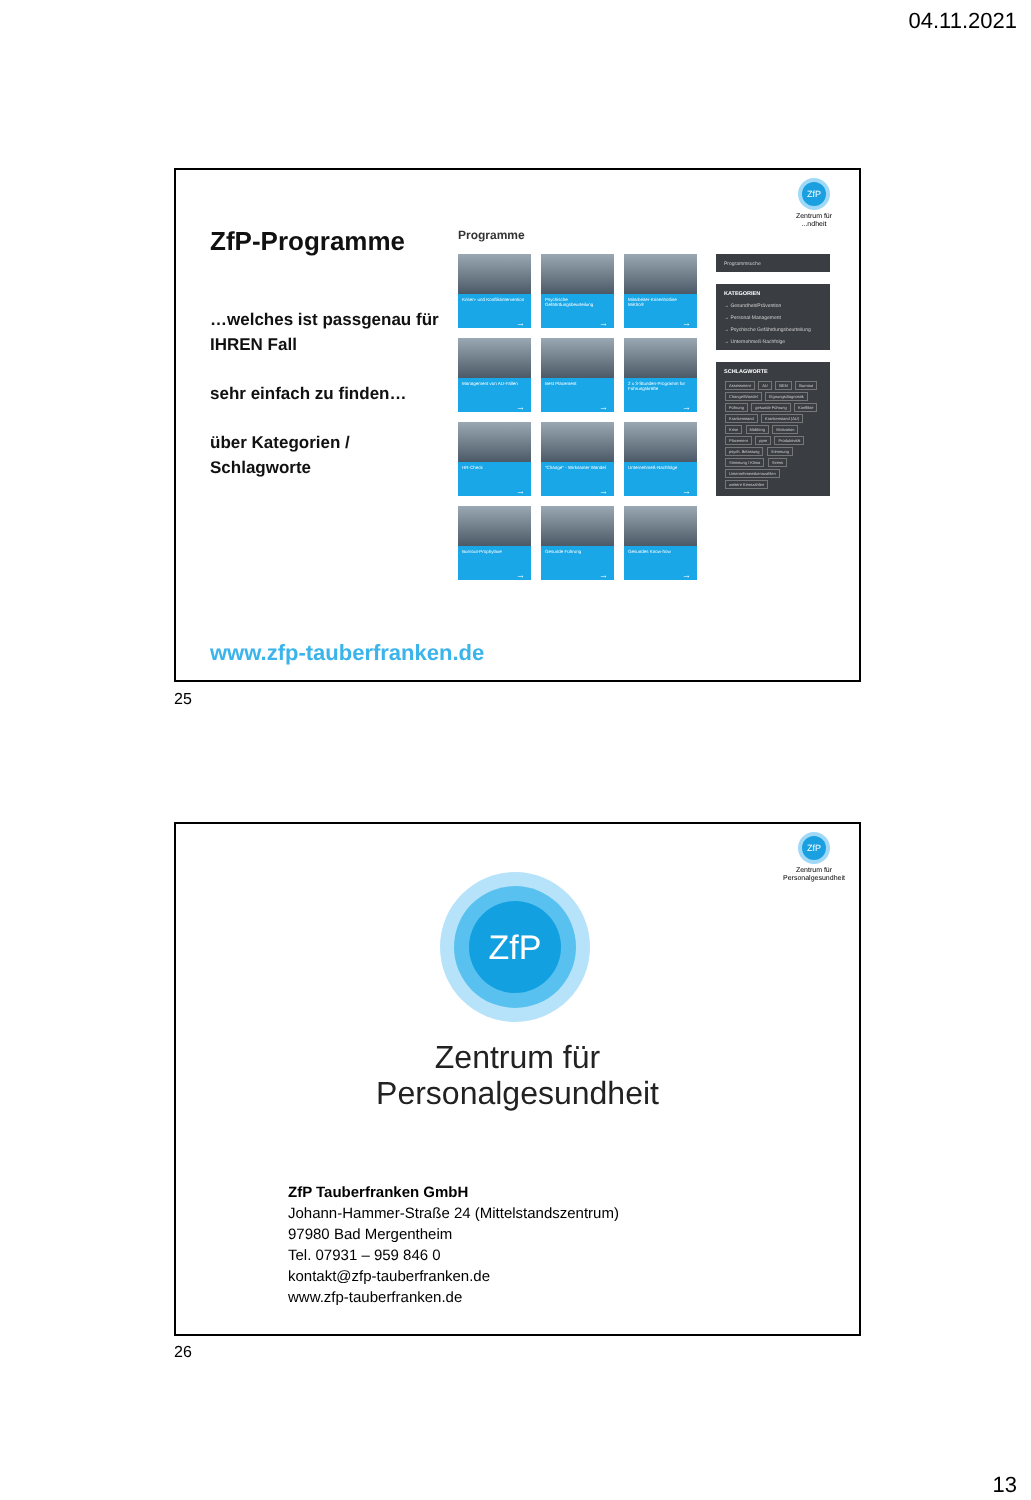04.11.2021
ZfP
Zentrum für
...ndheit
ZfP-Programme
…welches ist passgenau für IHREN Fall
sehr einfach zu finden…
über Kategorien / Schlagworte
Programme
Krisen- und Konfliktintervention
→
Psychische Gefährdungsbeurteilung
→
Mitarbeiter-Krisenhotline MiKho®
→
Management von AU-Fällen
→
Best Placement
→
2 x 3-Stunden-Programm für Führungskräfte
→
HR-Check
→
"Change" - Wirksamer Wandel
→
Unternehmeß-Nachfolge
→
Burnout-Prophylaxe
→
Gesunde Führung
→
Gesundes Know-how
→
Programmsuche
KATEGORIEN
→ Gesundheit/Prävention
→ Personal-Management
→ Psychische Gefährdungsbeurteilung
→ Unternehmeß-Nachfolge
SCHLAGWORTE
Assessment AU BEM Burnout Change/Wandel Eignungsdiagnostik Führung gesunde Führung Konflikte Krankenstand Krankenstand (AU) Krise Mobbing Motivation Placement ppm Produktivität psych. Belastung Stimmung Stimmung / Klima Stress Unternehmenskennzahlen weitere Kennzahlen
www.zfp-tauberfranken.de
25
ZfP
Zentrum für
Personalgesundheit
ZfP
Zentrum für
Personalgesundheit
ZfP Tauberfranken GmbH
Johann-Hammer-Straße 24 (Mittelstandszentrum)
97980 Bad Mergentheim
Tel. 07931 – 959 846 0
kontakt@zfp-tauberfranken.de
www.zfp-tauberfranken.de
26
13